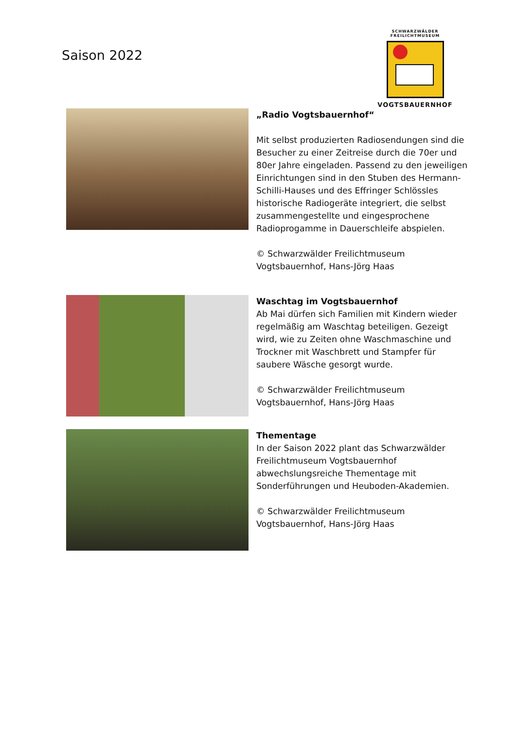Saison 2022
SCHWARZWÄLDER
FREILICHTMUSEUM
VOGTSBAUERNHOF
„Radio Vogtsbauernhof“
Mit selbst produzierten Radiosendungen sind die Besucher zu einer Zeitreise durch die 70er und 80er Jahre eingeladen. Passend zu den jeweiligen Einrichtungen sind in den Stuben des Hermann-Schilli-Hauses und des Effringer Schlössles historische Radiogeräte integriert, die selbst zusammengestellte und eingesprochene Radioprogamme in Dauerschleife abspielen.
© Schwarzwälder Freilichtmuseum Vogtsbauernhof, Hans-Jörg Haas
Waschtag im Vogtsbauernhof
Ab Mai dürfen sich Familien mit Kindern wieder regelmäßig am Waschtag beteiligen. Gezeigt wird, wie zu Zeiten ohne Waschmaschine und Trockner mit Waschbrett und Stampfer für saubere Wäsche gesorgt wurde.
© Schwarzwälder Freilichtmuseum Vogtsbauernhof, Hans-Jörg Haas
Thementage
In der Saison 2022 plant das Schwarzwälder Freilichtmuseum Vogtsbauernhof abwechslungsreiche Thementage mit Sonderführungen und Heuboden-Akademien.
© Schwarzwälder Freilichtmuseum Vogtsbauernhof, Hans-Jörg Haas